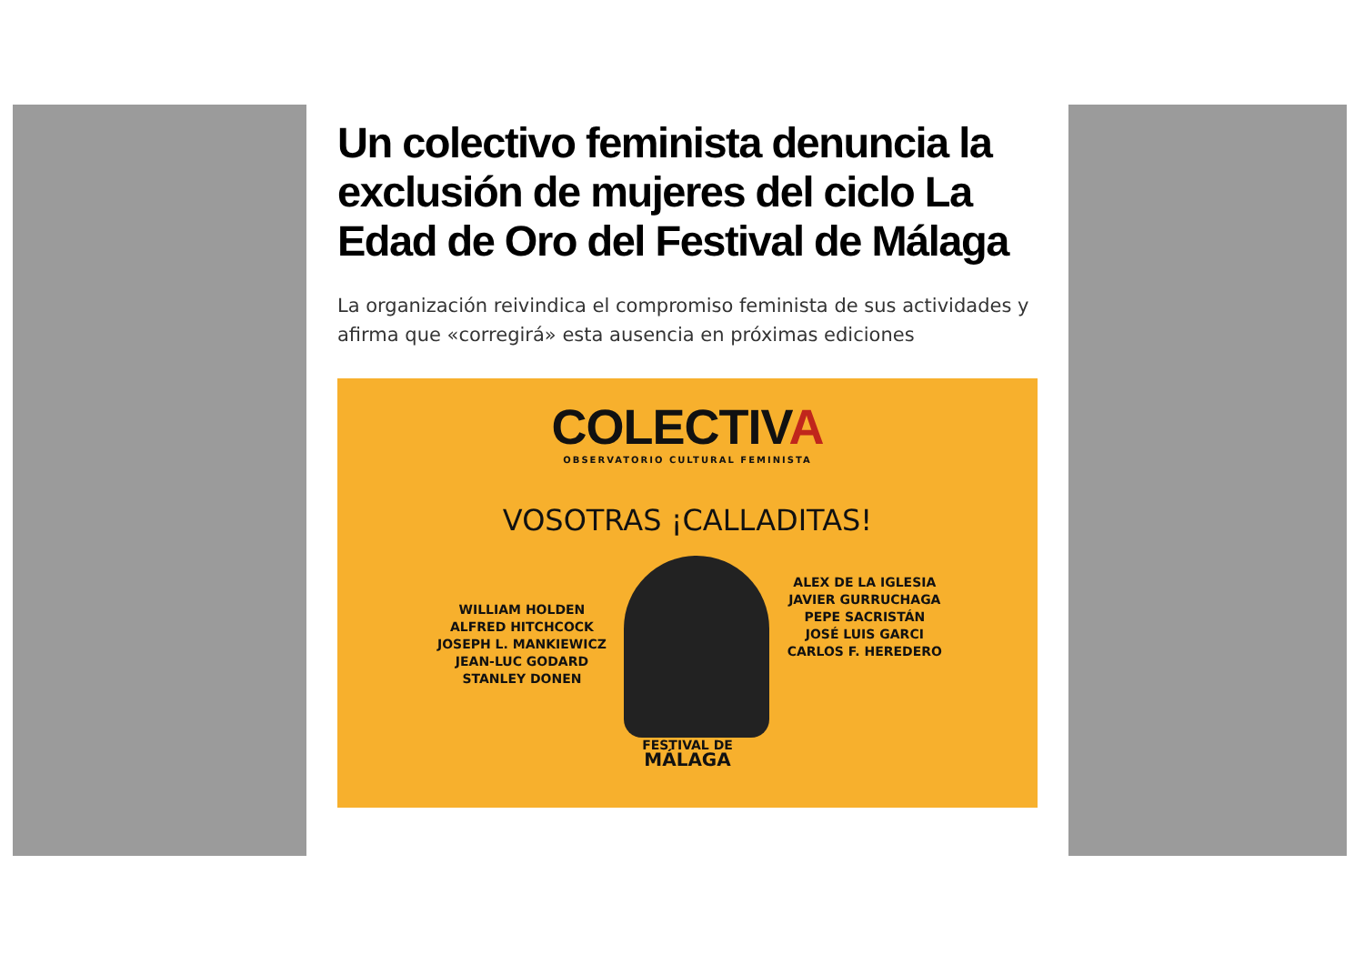Un colectivo feminista denuncia la exclusión de mujeres del ciclo La Edad de Oro del Festival de Málaga
La organización reivindica el compromiso feminista de sus actividades y afirma que «corregirá» esta ausencia en próximas ediciones
COLECTIVA
OBSERVATORIO CULTURAL FEMINISTA
VOSOTRAS ¡CALLADITAS!
WILLIAM HOLDEN
ALFRED HITCHCOCK
JOSEPH L. MANKIEWICZ
JEAN-LUC GODARD
STANLEY DONEN
ALEX DE LA IGLESIA
JAVIER GURRUCHAGA
PEPE SACRISTÁN
JOSÉ LUIS GARCI
CARLOS F. HEREDERO
FESTIVAL DE
MÁLAGA